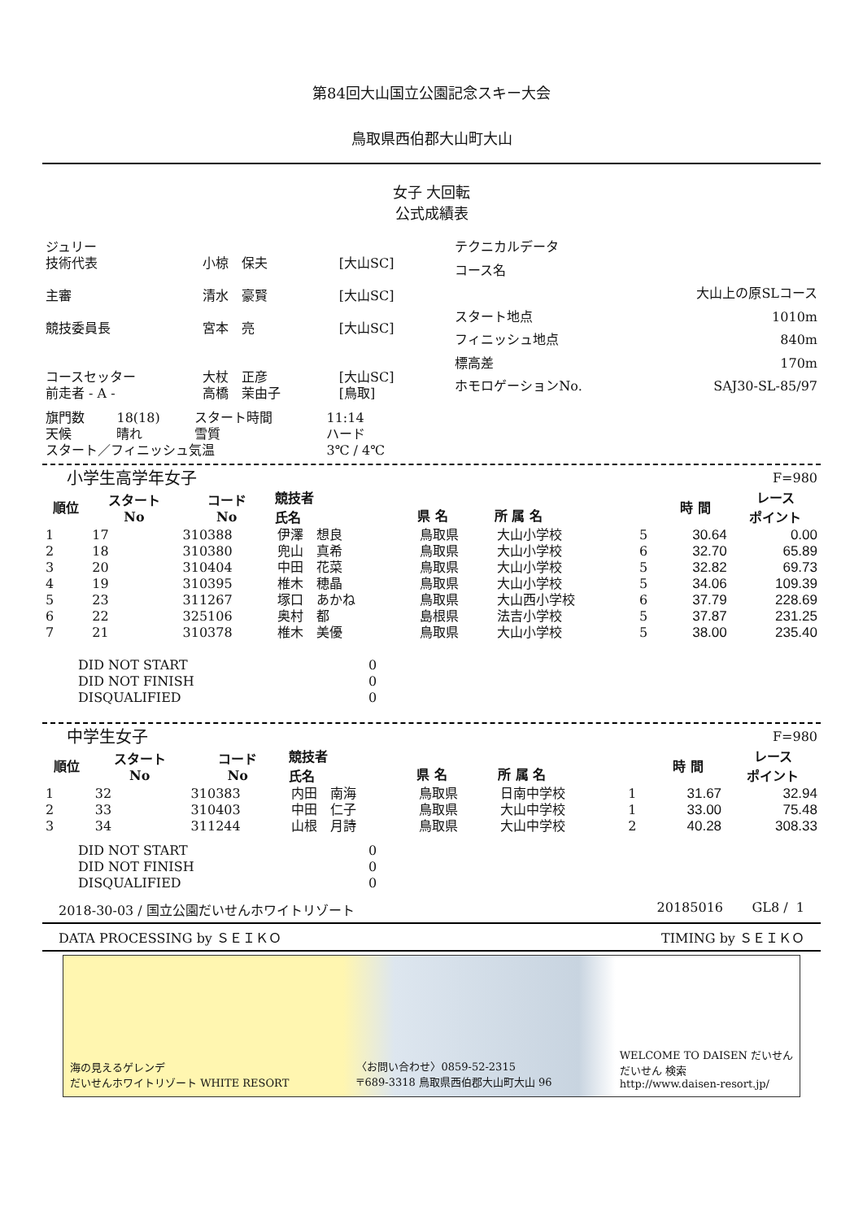第84回大山国立公園記念スキー大会
鳥取県西伯郡大山町大山
女子 大回転
公式成績表
| ジュリー | | |
| 技術代表 | 小椋 保夫 | [大山SC] |
| 主審 | 清水 豪賢 | [大山SC] |
| 競技委員長 | 宮本 亮 | [大山SC] |
| コースセッター | 大杖 正彦 | [大山SC] |
| 前走者 - A - | 高橋 茉由子 | [鳥取] |
| テクニカルデータ | |
| コース名 | |
| | 大山上の原SLコース |
| スタート地点 | 1010m |
| フィニッシュ地点 | 840m |
| 標高差 | 170m |
| ホモロゲーションNo. | SAJ30-SL-85/97 |
| 旗門数 | 18(18) | スタート時間 | 11:14 |
| 天候 | 晴れ | 雪質 | ハード |
| スタート／フィニッシュ気温 | | | 3℃ / 4℃ |
| 小学生高学年女子 | | | | | | | | F=980 |
| 順位 | スタート No | コード No | 競技者 氏名 | 県 名 | 所 属 名 | | 時 間 | レース ポイント |
| 1 | 17 | 310388 | 伊澤 想良 | 鳥取県 | 大山小学校 | 5 | 30.64 | 0.00 |
| 2 | 18 | 310380 | 兜山 真希 | 鳥取県 | 大山小学校 | 6 | 32.70 | 65.89 |
| 3 | 20 | 310404 | 中田 花菜 | 鳥取県 | 大山小学校 | 5 | 32.82 | 69.73 |
| 4 | 19 | 310395 | 椎木 穂晶 | 鳥取県 | 大山小学校 | 5 | 34.06 | 109.39 |
| 5 | 23 | 311267 | 塚口 あかね | 鳥取県 | 大山西小学校 | 6 | 37.79 | 228.69 |
| 6 | 22 | 325106 | 奥村 都 | 島根県 | 法吉小学校 | 5 | 37.87 | 231.25 |
| 7 | 21 | 310378 | 椎木 美優 | 鳥取県 | 大山小学校 | 5 | 38.00 | 235.40 |
| DID NOT START | 0 |
| DID NOT FINISH | 0 |
| DISQUALIFIED | 0 |
| 中学生女子 | | | | | | | | F=980 |
| 順位 | スタート No | コード No | 競技者 氏名 | 県 名 | 所 属 名 | | 時 間 | レース ポイント |
| 1 | 32 | 310383 | 内田 南海 | 鳥取県 | 日南中学校 | 1 | 31.67 | 32.94 |
| 2 | 33 | 310403 | 中田 仁子 | 鳥取県 | 大山中学校 | 1 | 33.00 | 75.48 |
| 3 | 34 | 311244 | 山根 月詩 | 鳥取県 | 大山中学校 | 2 | 40.28 | 308.33 |
| DID NOT START | 0 |
| DID NOT FINISH | 0 |
| DISQUALIFIED | 0 |
2018-30-03 / 国立公園だいせんホワイトリゾート 20185016 GL8 / 1
DATA PROCESSING by ＳＥＩＫＯ TIMING by ＳＥＩＫＯ
海の見えるゲレンデ
だいせんホワイトリゾート WHITE RESORT 〈お問い合わせ〉0859-52-2315
〒689-3318 鳥取県西伯郡大山町大山 96 WELCOME TO DAISEN だいせん
だいせん 検索
http://www.daisen-resort.jp/